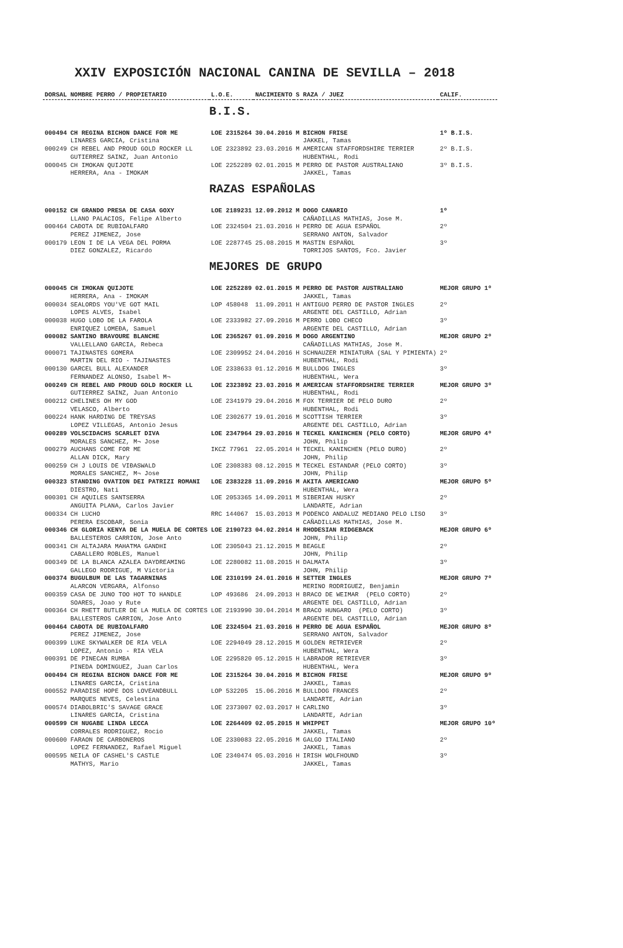XXIV EXPOSICIÓN NACIONAL CANINA DE SEVILLA – 2018
| DORSAL | NOMBRE PERRO / PROPIETARIO | L.O.E. | NACIMIENTO | S | RAZA / JUEZ | CALIF. |
| --- | --- | --- | --- | --- | --- | --- |
| | | B.I.S. | | | | |
| 000494 | CH REGINA BICHON DANCE FOR ME | LOE 2315264 | 30.04.2016 | M | BICHON FRISE | 1º B.I.S. |
| | LINARES GARCIA, Cristina | | | | JAKKEL, Tamas | |
| 000249 | CH REBEL AND PROUD GOLD ROCKER LL | LOE 2323892 | 23.03.2016 | M | AMERICAN STAFFORDSHIRE TERRIER | 2º B.I.S. |
| | GUTIERREZ SAINZ, Juan Antonio | | | | HUBENTHAL, Rodi | |
| 000045 | CH IMOKAN QUIJOTE | LOE 2252289 | 02.01.2015 | M | PERRO DE PASTOR AUSTRALIANO | 3º B.I.S. |
| | HERRERA, Ana - IMOKAM | | | | JAKKEL, Tamas | |
| | | RAZAS ESPAÑOLAS | | | | |
| 000152 | CH GRANDO PRESA DE CASA GOXY | LOE 2189231 | 12.09.2012 | M | DOGO CANARIO | 1º |
| | LLANO PALACIOS, Felipe Alberto | | | | CAÑADILLAS MATHIAS, Jose M. | |
| 000464 | CAÐOTA DE RUBIOALFARO | LOE 2324504 | 21.03.2016 | H | PERRO DE AGUA ESPAÑOL | 2º |
| | PEREZ JIMENEZ, Jose | | | | SERRANO ANTON, Salvador | |
| 000179 | LEON I DE LA VEGA DEL PORMA | LOE 2287745 | 25.08.2015 | M | MASTIN ESPAÑOL | 3º |
| | DIEZ GONZALEZ, Ricardo | | | | TORRIJOS SANTOS, Fco. Javier | |
| | | MEJORES DE GRUPO | | | | |
| 000045 | CH IMOKAN QUIJOTE | LOE 2252289 | 02.01.2015 | M | PERRO DE PASTOR AUSTRALIANO | MEJOR GRUPO 1º |
| | HERRERA, Ana - IMOKAM | | | | JAKKEL, Tamas | |
| 000034 | SEALORDS YOU'VE GOT MAIL | LOP 458048 | 11.09.2011 | H | ANTIGUO PERRO DE PASTOR INGLES | 2º |
| | LOPES ALVES, Isabel | | | | ARGENTE DEL CASTILLO, Adrian | |
| 000038 | HUGO LOBO DE LA FAROLA | LOE 2333982 | 27.09.2016 | M | PERRO LOBO CHECO | 3º |
| | ENRIQUEZ LOMEÐA, Samuel | | | | ARGENTE DEL CASTILLO, Adrian | |
| 000082 | SANTINO BRAVOURE BLANCHE | LOE 2365267 | 01.09.2016 | M | DOGO ARGENTINO | MEJOR GRUPO 2º |
| | VALLELLANO GARCIA, Rebeca | | | | CAÑADILLAS MATHIAS, Jose M. | |
| 000071 | TAJINASTES GOMERA | LOE 2309952 | 24.04.2016 | H | SCHNAUZER MINIATURA (SAL Y PIMIENTA) | 2º |
| | MARTIN DEL RIO - TAJINASTES | | | | HUBENTHAL, Rodi | |
| 000130 | GARCEL BULL ALEXANDER | LOE 2338633 | 01.12.2016 | M | BULLDOG INGLES | 3º |
| | FERNANDEZ ALONSO, Isabel M¬ | | | | HUBENTHAL, Wera | |
| 000249 | CH REBEL AND PROUD GOLD ROCKER LL | LOE 2323892 | 23.03.2016 | M | AMERICAN STAFFORDSHIRE TERRIER | MEJOR GRUPO 3º |
| | GUTIERREZ SAINZ, Juan Antonio | | | | HUBENTHAL, Rodi | |
| 000212 | CHELINES OH MY GOD | LOE 2341979 | 29.04.2016 | M | FOX TERRIER DE PELO DURO | 2º |
| | VELASCO, Alberto | | | | HUBENTHAL, Rodi | |
| 000224 | HANK HARDING DE TREYSAS | LOE 2302677 | 19.01.2016 | M | SCOTTISH TERRIER | 3º |
| | LOPEZ VILLEGAS, Antonio Jesus | | | | ARGENTE DEL CASTILLO, Adrian | |
| 000289 | VOLSCIDACHS SCARLET DIVA | LOE 2347964 | 29.03.2016 | H | TECKEL KANINCHEN (PELO CORTO) | MEJOR GRUPO 4º |
| | MORALES SANCHEZ, M¬ Jose | | | | JOHN, Philip | |
| 000279 | AUCHANS COME FOR ME | IKCZ 77961 | 22.05.2014 | H | TECKEL KANINCHEN (PELO DURO) | 2º |
| | ALLAN DICK, Mary | | | | JOHN, Philip | |
| 000259 | CH J LOUIS DE VIÐASWALD | LOE 2308383 | 08.12.2015 | M | TECKEL ESTANDAR (PELO CORTO) | 3º |
| | MORALES SANCHEZ, M¬ Jose | | | | JOHN, Philip | |
| 000323 | STANDING OVATION DEI PATRIZI ROMANI | LOE 2383228 | 11.09.2016 | M | AKITA AMERICANO | MEJOR GRUPO 5º |
| | DIESTRO, Nati | | | | HUBENTHAL, Wera | |
| 000301 | CH AQUILES SANTSERRA | LOE 2053365 | 14.09.2011 | M | SIBERIAN HUSKY | 2º |
| | ANGUITA PLANA, Carlos Javier | | | | LANDARTE, Adrian | |
| 000334 | CH LUCHO | RRC 144067 | 15.03.2013 | M | PODENCO ANDALUZ MEDIANO PELO LISO | 3º |
| | PERERA ESCOBAR, Sonia | | | | CAÑADILLAS MATHIAS, Jose M. | |
| 000346 | CH GLORIA KENYA DE LA MUELA DE CORTES | LOE 2190723 | 04.02.2014 | H | RHODESIAN RIDGEBACK | MEJOR GRUPO 6º |
| | BALLESTEROS CARRION, Jose Anto | | | | JOHN, Philip | |
| 000341 | CH ALTAJARA MAHATMA GANDHI | LOE 2305043 | 21.12.2015 | M | BEAGLE | 2º |
| | CABALLERO ROBLES, Manuel | | | | JOHN, Philip | |
| 000349 | DE LA BLANCA AZALEA DAYDREAMING | LOE 2280082 | 11.08.2015 | H | DALMATA | 3º |
| | GALLEGO RODRIGUE, M Victoria | | | | JOHN, Philip | |
| 000374 | BUGULBUM DE LAS TAGARNINAS | LOE 2310199 | 24.01.2016 | H | SETTER INGLES | MEJOR GRUPO 7º |
| | ALARCON VERGARA, Alfonso | | | | MERINO RODRIGUEZ, Benjamin | |
| 000359 | CASA DE JUNO TOO HOT TO HANDLE | LOP 493686 | 24.09.2013 | H | BRACO DE WEIMAR (PELO CORTO) | 2º |
| | SOARES, Joao y Rute | | | | ARGENTE DEL CASTILLO, Adrian | |
| 000364 | CH RHETT BUTLER DE LA MUELA DE CORTES | LOE 2193990 | 30.04.2014 | M | BRACO HUNGARO (PELO CORTO) | 3º |
| | BALLESTEROS CARRION, Jose Anto | | | | ARGENTE DEL CASTILLO, Adrian | |
| 000464 | CAÐOTA DE RUBIOALFARO | LOE 2324504 | 21.03.2016 | H | PERRO DE AGUA ESPAÑOL | MEJOR GRUPO 8º |
| | PEREZ JIMENEZ, Jose | | | | SERRANO ANTON, Salvador | |
| 000399 | LUKE SKYWALKER DE RIA VELA | LOE 2294049 | 28.12.2015 | M | GOLDEN RETRIEVER | 2º |
| | LOPEZ, Antonio - RIA VELA | | | | HUBENTHAL, Wera | |
| 000391 | DE PINECAN RUMBA | LOE 2295820 | 05.12.2015 | H | LABRADOR RETRIEVER | 3º |
| | PINEDA DOMINGUEZ, Juan Carlos | | | | HUBENTHAL, Wera | |
| 000494 | CH REGINA BICHON DANCE FOR ME | LOE 2315264 | 30.04.2016 | M | BICHON FRISE | MEJOR GRUPO 9º |
| | LINARES GARCIA, Cristina | | | | JAKKEL, Tamas | |
| 000552 | PARADISE HOPE DOS LOVEANDBULL | LOP 532205 | 15.06.2016 | M | BULLDOG FRANCES | 2º |
| | MARQUES NEVES, Celestina | | | | LANDARTE, Adrian | |
| 000574 | DIABOLBRIC'S SAVAGE GRACE | LOE 2373007 | 02.03.2017 | H | CARLINO | 3º |
| | LINARES GARCIA, Cristina | | | | LANDARTE, Adrian | |
| 000599 | CH NUGABE LINDA LECCA | LOE 2264409 | 02.05.2015 | H | WHIPPET | MEJOR GRUPO 10º |
| | CORRALES RODRIGUEZ, Rocio | | | | JAKKEL, Tamas | |
| 000600 | FARAON DE CARBONEROS | LOE 2330083 | 22.05.2016 | M | GALGO ITALIANO | 2º |
| | LOPEZ FERNANDEZ, Rafael Miguel | | | | JAKKEL, Tamas | |
| 000595 | NEILA OF CASHEL'S CASTLE | LOE 2340474 | 05.03.2016 | H | IRISH WOLFHOUND | 3º |
| | MATHYS, Mario | | | | JAKKEL, Tamas | |